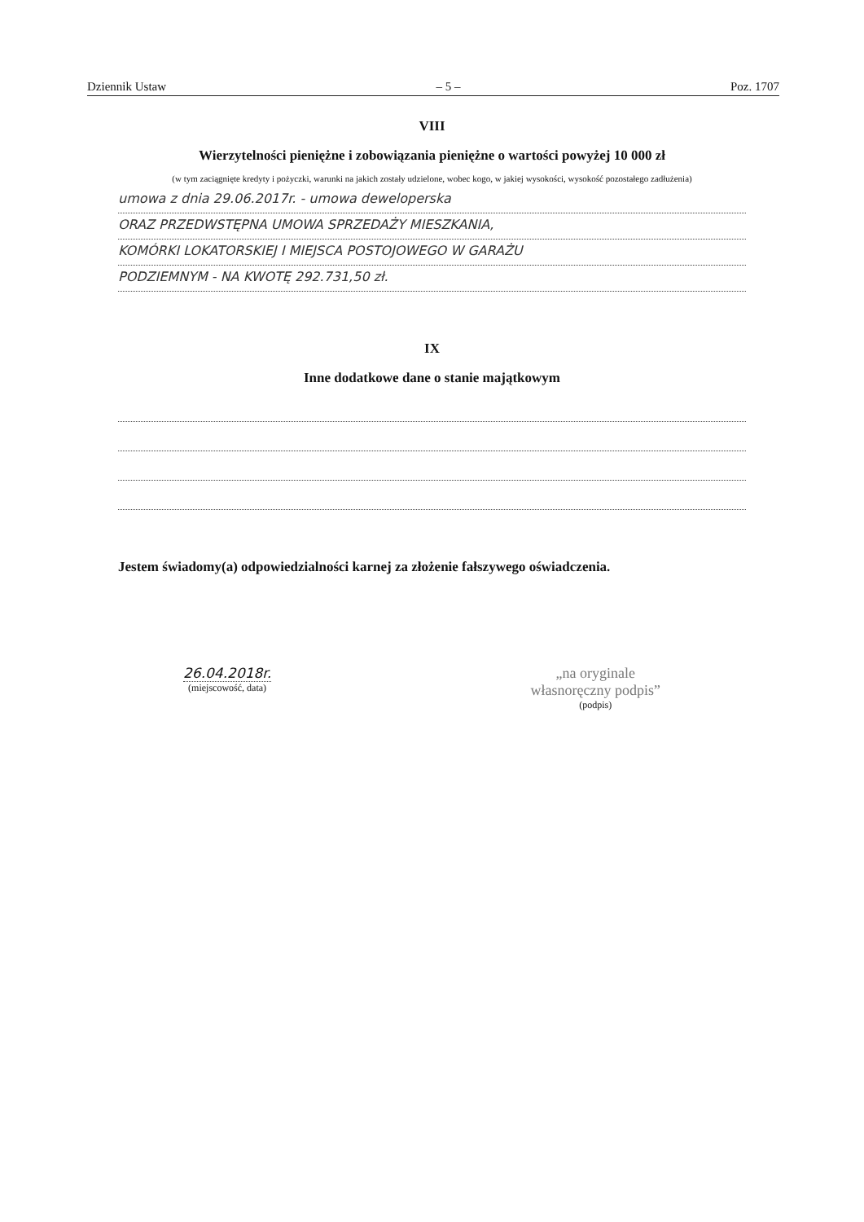Dziennik Ustaw – 5 – Poz. 1707
VIII
Wierzytelności pieniężne i zobowiązania pieniężne o wartości powyżej 10 000 zł
(w tym zaciągnięte kredyty i pożyczki, warunki na jakich zostały udzielone, wobec kogo, w jakiej wysokości, wysokość pozostałego zadłużenia)
umowa z dnia 29.06.2017r. - umowa deweloperska
ORAZ PRZEDWSTĘPNA UMOWA SPRZEDAŻY MIESZKANIA,
KOMÓRKI LOKATORSKIEJ I MIEJSCA POSTOJOWEGO W GARAŻU
PODZIEMNYM - NA KWOTĘ 292.731,50 zł.
IX
Inne dodatkowe dane o stanie majątkowym
Jestem świadomy(a) odpowiedzialności karnej za złożenie fałszywego oświadczenia.
26.04.2018r.
(miejscowość, data)
„na oryginale
własnoręczny podpis”
(podpis)